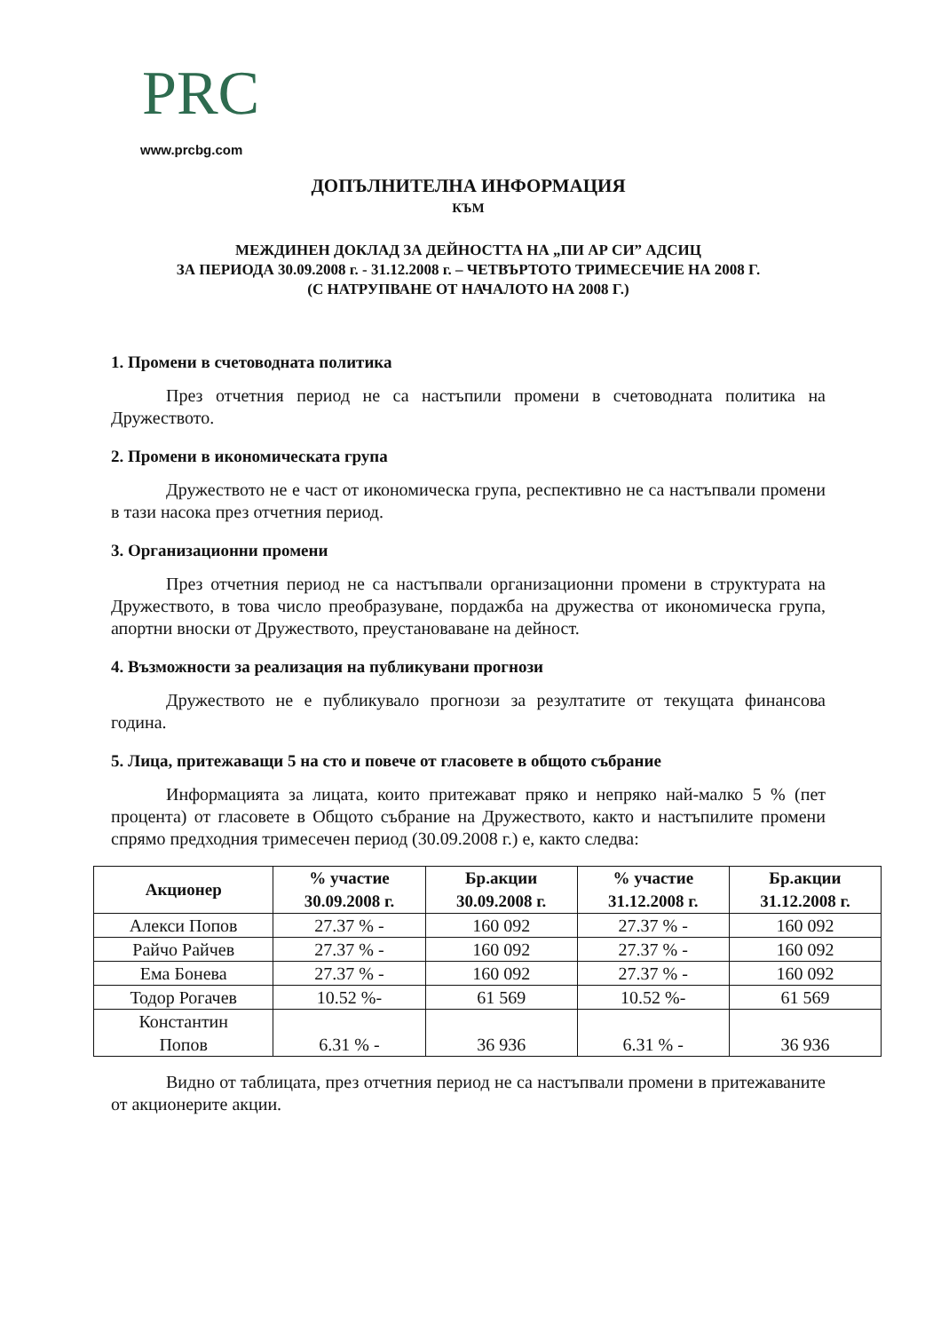PRC
www.prcbg.com
ДОПЪЛНИТЕЛНА ИНФОРМАЦИЯ
КЪМ
МЕЖДИНЕН ДОКЛАД ЗА ДЕЙНОСТТА НА „ПИ АР СИ” АДСИЦ
ЗА ПЕРИОДА 30.09.2008 г. - 31.12.2008 г. – ЧЕТВЪРТОТО ТРИМЕСЕЧИЕ НА 2008 Г.
(С НАТРУПВАНЕ ОТ НАЧАЛОТО НА 2008 Г.)
1. Промени в счетоводната политика
През отчетния период не са настъпили промени в счетоводната политика на Дружеството.
2. Промени в икономическата група
Дружеството не е част от икономическа група, респективно не са настъпвали промени в тази насока през отчетния период.
3. Организационни промени
През отчетния период не са настъпвали организационни промени в структурата на Дружеството, в това число преобразуване, пордажба на дружества от икономическа група, апортни вноски от Дружеството, преустановаване на дейност.
4. Възможности за реализация на публикувани прогнози
Дружеството не е публикувало прогнози за резултатите от текущата финансова година.
5. Лица, притежаващи 5 на сто и повече от гласовете в общото събрание
Информацията за лицата, които притежават пряко и непряко най-малко 5 % (пет процента) от гласовете в Общото събрание на Дружеството, както и настъпилите промени спрямо предходния тримесечен период (30.09.2008 г.) е, както следва:
| Акционер | % участие 30.09.2008 г. | Бр.акции 30.09.2008 г. | % участие 31.12.2008 г. | Бр.акции 31.12.2008 г. |
| --- | --- | --- | --- | --- |
| Алекси Попов | 27.37 % - | 160 092 | 27.37 % - | 160 092 |
| Райчо Райчев | 27.37 % - | 160 092 | 27.37 % - | 160 092 |
| Ема Бонева | 27.37 % - | 160 092 | 27.37 % - | 160 092 |
| Тодор Рогачев | 10.52 %- | 61 569 | 10.52 %- | 61 569 |
| Константин Попов | 6.31 % - | 36 936 | 6.31 % - | 36 936 |
Видно от таблицата, през отчетния период не са настъпвали промени в притежаваните от акционерите акции.